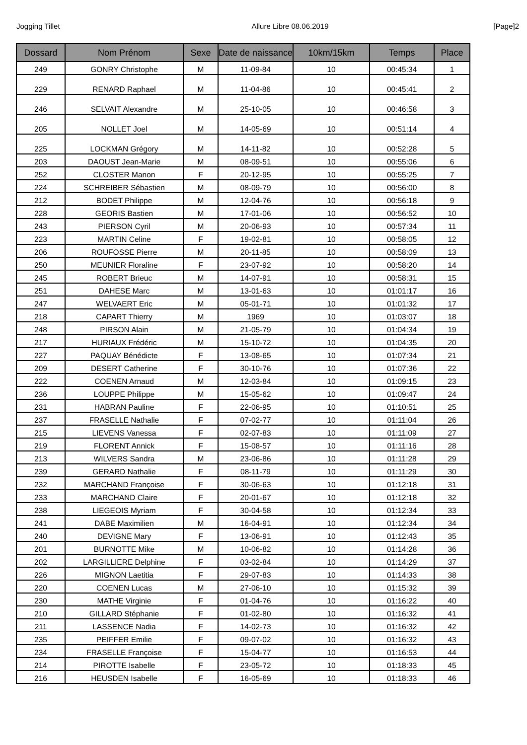Jogging Tillet Allure Libre 08.06.2019 [Page]2
| Dossard | Nom Prénom | Sexe | Date de naissance | 10km/15km | Temps | Place |
| --- | --- | --- | --- | --- | --- | --- |
| 249 | GONRY Christophe | M | 11-09-84 | 10 | 00:45:34 | 1 |
| 229 | RENARD Raphael | M | 11-04-86 | 10 | 00:45:41 | 2 |
| 246 | SELVAIT Alexandre | M | 25-10-05 | 10 | 00:46:58 | 3 |
| 205 | NOLLET Joel | M | 14-05-69 | 10 | 00:51:14 | 4 |
| 225 | LOCKMAN Grégory | M | 14-11-82 | 10 | 00:52:28 | 5 |
| 203 | DAOUST Jean-Marie | M | 08-09-51 | 10 | 00:55:06 | 6 |
| 252 | CLOSTER Manon | F | 20-12-95 | 10 | 00:55:25 | 7 |
| 224 | SCHREIBER Sébastien | M | 08-09-79 | 10 | 00:56:00 | 8 |
| 212 | BODET Philippe | M | 12-04-76 | 10 | 00:56:18 | 9 |
| 228 | GEORIS Bastien | M | 17-01-06 | 10 | 00:56:52 | 10 |
| 243 | PIERSON Cyril | M | 20-06-93 | 10 | 00:57:34 | 11 |
| 223 | MARTIN Celine | F | 19-02-81 | 10 | 00:58:05 | 12 |
| 206 | ROUFOSSE Pierre | M | 20-11-85 | 10 | 00:58:09 | 13 |
| 250 | MEUNIER Floraline | F | 23-07-92 | 10 | 00:58:20 | 14 |
| 245 | ROBERT Brieuc | M | 14-07-91 | 10 | 00:58:31 | 15 |
| 251 | DAHESE Marc | M | 13-01-63 | 10 | 01:01:17 | 16 |
| 247 | WELVAERT Eric | M | 05-01-71 | 10 | 01:01:32 | 17 |
| 218 | CAPART Thierry | M | 1969 | 10 | 01:03:07 | 18 |
| 248 | PIRSON Alain | M | 21-05-79 | 10 | 01:04:34 | 19 |
| 217 | HURIAUX Frédéric | M | 15-10-72 | 10 | 01:04:35 | 20 |
| 227 | PAQUAY Bénédicte | F | 13-08-65 | 10 | 01:07:34 | 21 |
| 209 | DESERT Catherine | F | 30-10-76 | 10 | 01:07:36 | 22 |
| 222 | COENEN Arnaud | M | 12-03-84 | 10 | 01:09:15 | 23 |
| 236 | LOUPPE Philippe | M | 15-05-62 | 10 | 01:09:47 | 24 |
| 231 | HABRAN Pauline | F | 22-06-95 | 10 | 01:10:51 | 25 |
| 237 | FRASELLE Nathalie | F | 07-02-77 | 10 | 01:11:04 | 26 |
| 215 | LIEVENS Vanessa | F | 02-07-83 | 10 | 01:11:09 | 27 |
| 219 | FLORENT Annick | F | 15-08-57 | 10 | 01:11:16 | 28 |
| 213 | WILVERS Sandra | M | 23-06-86 | 10 | 01:11:28 | 29 |
| 239 | GERARD Nathalie | F | 08-11-79 | 10 | 01:11:29 | 30 |
| 232 | MARCHAND Françoise | F | 30-06-63 | 10 | 01:12:18 | 31 |
| 233 | MARCHAND Claire | F | 20-01-67 | 10 | 01:12:18 | 32 |
| 238 | LIEGEOIS Myriam | F | 30-04-58 | 10 | 01:12:34 | 33 |
| 241 | DABE Maximilien | M | 16-04-91 | 10 | 01:12:34 | 34 |
| 240 | DEVIGNE Mary | F | 13-06-91 | 10 | 01:12:43 | 35 |
| 201 | BURNOTTE Mike | M | 10-06-82 | 10 | 01:14:28 | 36 |
| 202 | LARGILLIERE Delphine | F | 03-02-84 | 10 | 01:14:29 | 37 |
| 226 | MIGNON Laetitia | F | 29-07-83 | 10 | 01:14:33 | 38 |
| 220 | COENEN Lucas | M | 27-06-10 | 10 | 01:15:32 | 39 |
| 230 | MATHE Virginie | F | 01-04-76 | 10 | 01:16:22 | 40 |
| 210 | GILLARD Stéphanie | F | 01-02-80 | 10 | 01:16:32 | 41 |
| 211 | LASSENCE Nadia | F | 14-02-73 | 10 | 01:16:32 | 42 |
| 235 | PEIFFER Emilie | F | 09-07-02 | 10 | 01:16:32 | 43 |
| 234 | FRASELLE Françoise | F | 15-04-77 | 10 | 01:16:53 | 44 |
| 214 | PIROTTE Isabelle | F | 23-05-72 | 10 | 01:18:33 | 45 |
| 216 | HEUSDEN Isabelle | F | 16-05-69 | 10 | 01:18:33 | 46 |